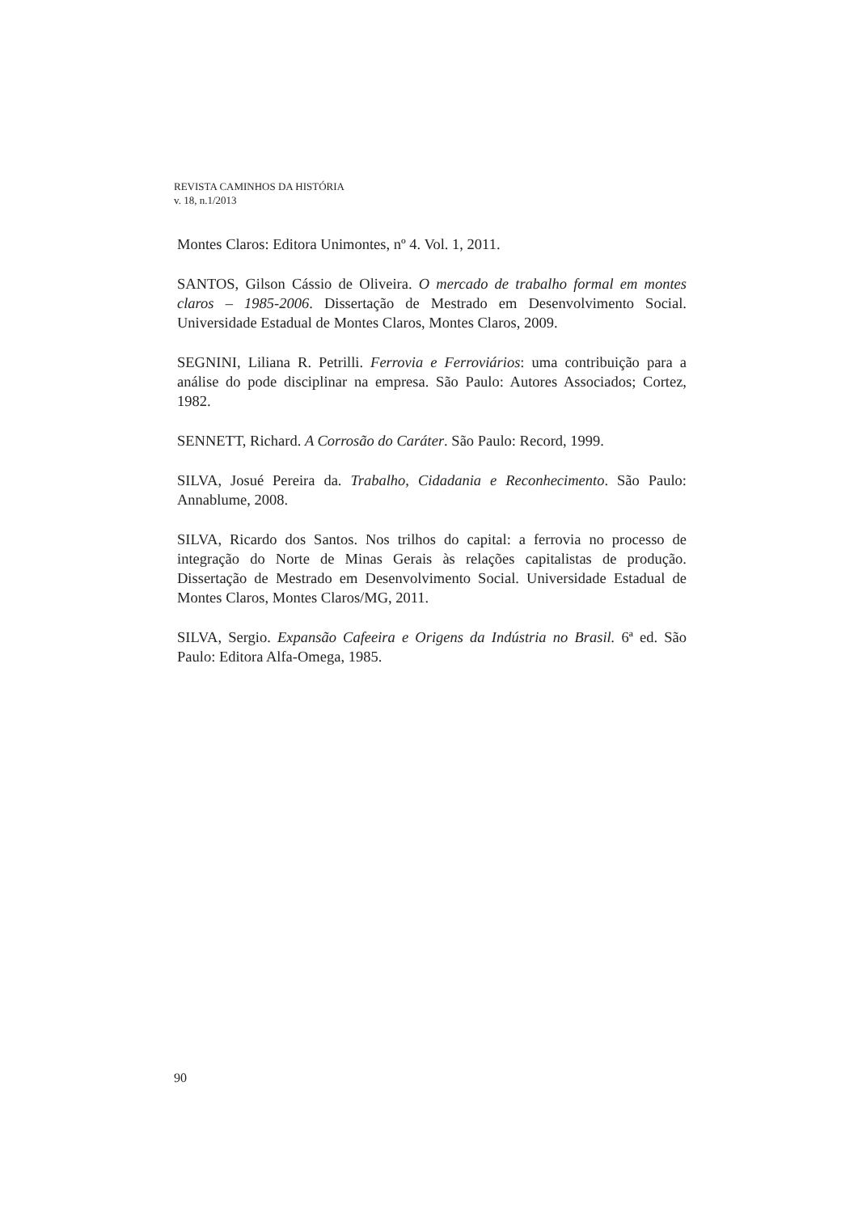REVISTA CAMINHOS DA HISTÓRIA
v. 18, n.1/2013
Montes Claros: Editora Unimontes, nº 4. Vol. 1, 2011.
SANTOS, Gilson Cássio de Oliveira. O mercado de trabalho formal em montes claros – 1985-2006. Dissertação de Mestrado em Desenvolvimento Social. Universidade Estadual de Montes Claros, Montes Claros, 2009.
SEGNINI, Liliana R. Petrilli. Ferrovia e Ferroviários: uma contribuição para a análise do pode disciplinar na empresa. São Paulo: Autores Associados; Cortez, 1982.
SENNETT, Richard. A Corrosão do Caráter. São Paulo: Record, 1999.
SILVA, Josué Pereira da. Trabalho, Cidadania e Reconhecimento. São Paulo: Annablume, 2008.
SILVA, Ricardo dos Santos. Nos trilhos do capital: a ferrovia no processo de integração do Norte de Minas Gerais às relações capitalistas de produção. Dissertação de Mestrado em Desenvolvimento Social. Universidade Estadual de Montes Claros, Montes Claros/MG, 2011.
SILVA, Sergio. Expansão Cafeeira e Origens da Indústria no Brasil. 6ª ed. São Paulo: Editora Alfa-Omega, 1985.
90